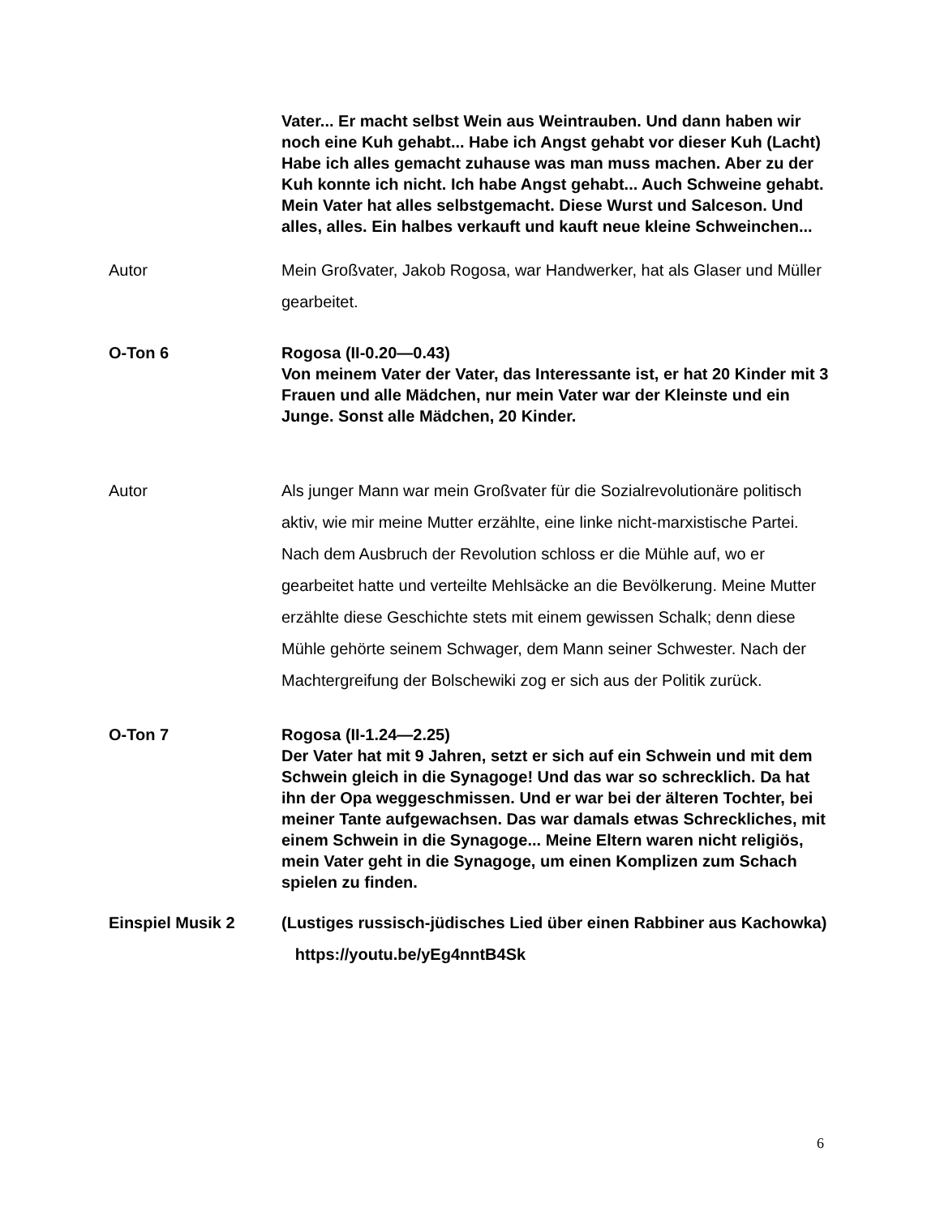Vater... Er macht selbst Wein aus Weintrauben. Und dann haben wir noch eine Kuh gehabt... Habe ich Angst gehabt vor dieser Kuh (Lacht) Habe ich alles gemacht zuhause was man muss machen. Aber zu der Kuh konnte ich nicht. Ich habe Angst gehabt... Auch Schweine gehabt. Mein Vater hat alles selbstgemacht. Diese Wurst und Salceson. Und alles, alles. Ein halbes verkauft und kauft neue kleine Schweinchen...
Autor Mein Großvater, Jakob Rogosa, war Handwerker, hat als Glaser und Müller gearbeitet.
O-Ton 6 Rogosa (II-0.20—0.43)
Von meinem Vater der Vater, das Interessante ist, er hat 20 Kinder mit 3 Frauen und alle Mädchen, nur mein Vater war der Kleinste und ein Junge. Sonst alle Mädchen, 20 Kinder.
Autor Als junger Mann war mein Großvater für die Sozialrevolutionäre politisch aktiv, wie mir meine Mutter erzählte, eine linke nicht-marxistische Partei. Nach dem Ausbruch der Revolution schloss er die Mühle auf, wo er gearbeitet hatte und verteilte Mehlsäcke an die Bevölkerung. Meine Mutter erzählte diese Geschichte stets mit einem gewissen Schalk; denn diese Mühle gehörte seinem Schwager, dem Mann seiner Schwester. Nach der Machtergreifung der Bolschewiki zog er sich aus der Politik zurück.
O-Ton 7 Rogosa (II-1.24—2.25)
Der Vater hat mit 9 Jahren, setzt er sich auf ein Schwein und mit dem Schwein gleich in die Synagoge! Und das war so schrecklich. Da hat ihn der Opa weggeschmissen. Und er war bei der älteren Tochter, bei meiner Tante aufgewachsen. Das war damals etwas Schreckliches, mit einem Schwein in die Synagoge... Meine Eltern waren nicht religiös, mein Vater geht in die Synagoge, um einen Komplizen zum Schach spielen zu finden.
Einspiel Musik 2 (Lustiges russisch-jüdisches Lied über einen Rabbiner aus Kachowka) https://youtu.be/yEg4nntB4Sk
6